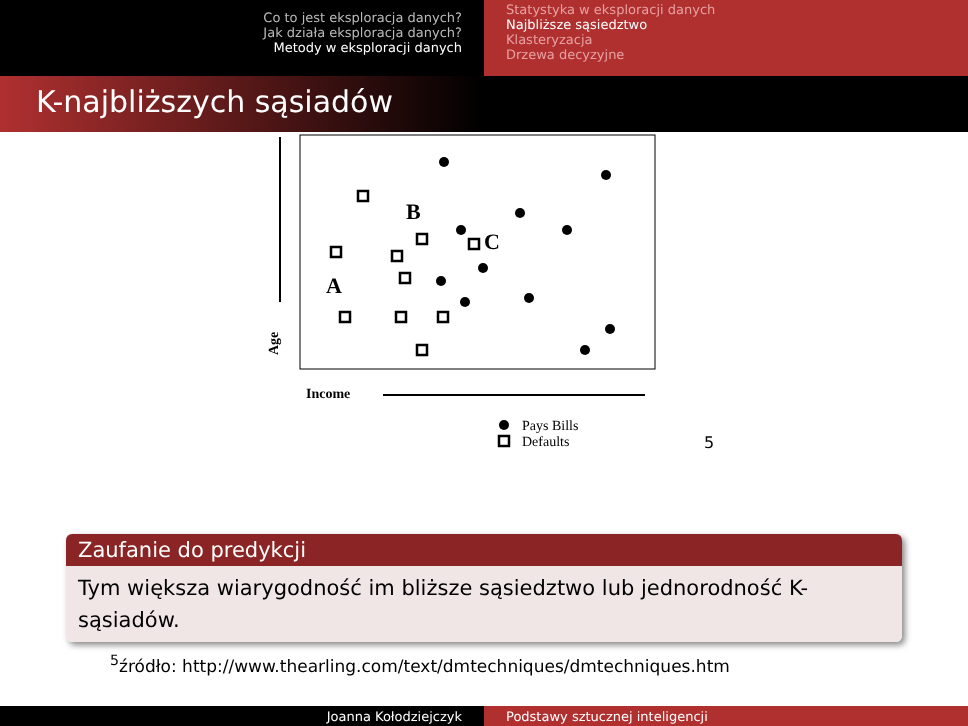Co to jest eksploracja danych?
Jak działa eksploracja danych?
Metody w eksploracji danych
Statystyka w eksploracji danych
Najbliższe sąsiedztwo
Klasteryzacja
Drzewa decyzyjne
K-najbliższych sąsiadów
B
C
A
Income
Age
Pays Bills
Defaults
5
Zaufanie do predykcji
Tym większa wiarygodność im bliższe sąsiedztwo lub jednorodność K-sąsiadów.
<sup>5</sup> źródło: http://www.thearling.com/text/dmtechniques/dmtechniques.htm
Joanna Kołodziejczyk Podstawy sztucznej inteligencji